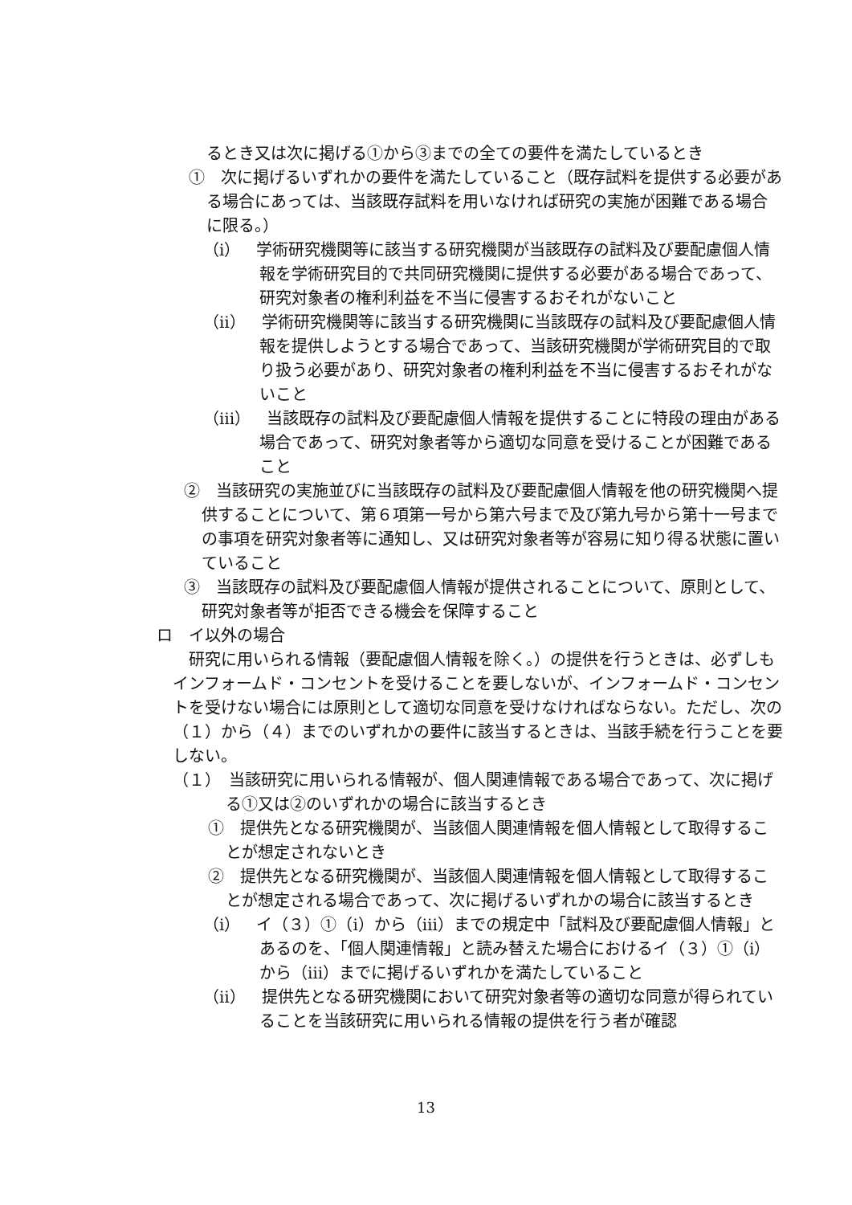るとき又は次に掲げる①から③までの全ての要件を満たしているとき
①　次に掲げるいずれかの要件を満たしていること（既存試料を提供する必要がある場合にあっては、当該既存試料を用いなければ研究の実施が困難である場合に限る。）
（ⅰ）　学術研究機関等に該当する研究機関が当該既存の試料及び要配慮個人情報を学術研究目的で共同研究機関に提供する必要がある場合であって、研究対象者の権利利益を不当に侵害するおそれがないこと
（ⅱ）　学術研究機関等に該当する研究機関に当該既存の試料及び要配慮個人情報を提供しようとする場合であって、当該研究機関が学術研究目的で取り扱う必要があり、研究対象者の権利利益を不当に侵害するおそれがないこと
（ⅲ）　当該既存の試料及び要配慮個人情報を提供することに特段の理由がある場合であって、研究対象者等から適切な同意を受けることが困難であること
②　当該研究の実施並びに当該既存の試料及び要配慮個人情報を他の研究機関へ提供することについて、第６項第一号から第六号まで及び第九号から第十一号までの事項を研究対象者等に通知し、又は研究対象者等が容易に知り得る状態に置いていること
③　当該既存の試料及び要配慮個人情報が提供されることについて、原則として、研究対象者等が拒否できる機会を保障すること
ロ　イ以外の場合
研究に用いられる情報（要配慮個人情報を除く。）の提供を行うときは、必ずしもインフォームド・コンセントを受けることを要しないが、インフォームド・コンセントを受けない場合には原則として適切な同意を受けなければならない。ただし、次の（１）から（４）までのいずれかの要件に該当するときは、当該手続を行うことを要しない。
（１）　当該研究に用いられる情報が、個人関連情報である場合であって、次に掲げる①又は②のいずれかの場合に該当するとき
①　提供先となる研究機関が、当該個人関連情報を個人情報として取得することが想定されないとき
②　提供先となる研究機関が、当該個人関連情報を個人情報として取得することが想定される場合であって、次に掲げるいずれかの場合に該当するとき
（ⅰ）　イ（３）①（ⅰ）から（ⅲ）までの規定中「試料及び要配慮個人情報」とあるのを、「個人関連情報」と読み替えた場合におけるイ（３）①（ⅰ）から（ⅲ）までに掲げるいずれかを満たしていること
（ⅱ）　提供先となる研究機関において研究対象者等の適切な同意が得られていることを当該研究に用いられる情報の提供を行う者が確認
13